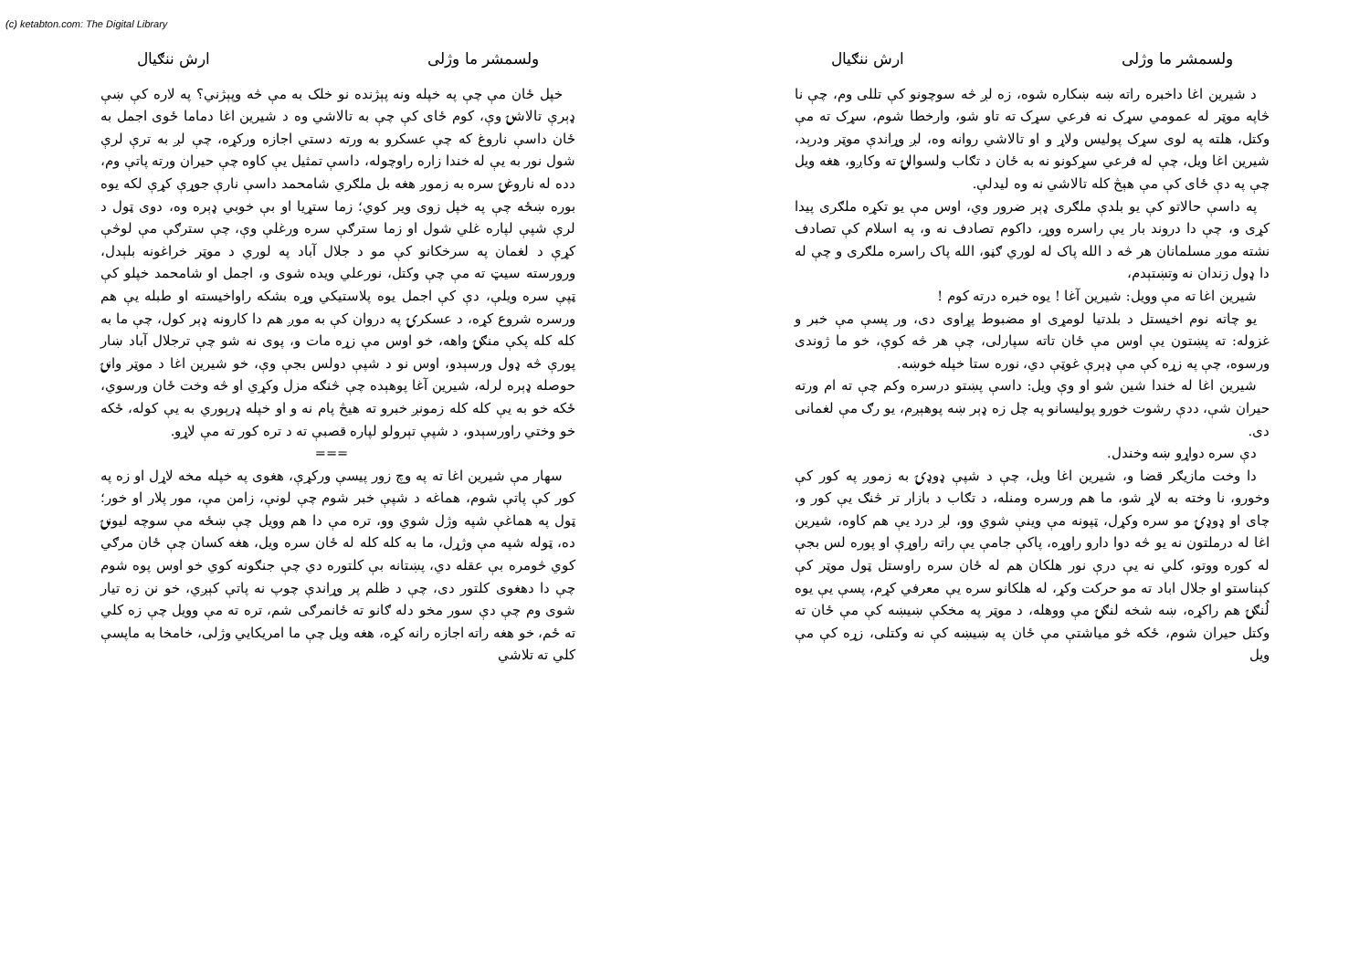(c) ketabton.com: The Digital Library
ولسمشر ما وژلی ارش ننګیال
د شیرین اغا داخبره راته ښه ښکاره شوه، زه لږ څه سوچونو کې تللی وم، چې نا څاپه موټر له عمومي سړک نه فرعي سړک ته تاو شو، وارخطا شوم، سړک ته مې وکتل، هلته په لوی سړک پولیس ولاړ و او تالاشي روانه وه، لږ وړاندې موټر ودرېد، شیرین اغا ویل، چې له فرعي سړکونو نه به ځان د تګاب ولسوالۍ ته وکاږو، هغه ویل چې په دې ځای کې مې هېڅ کله تالاشي نه وه لیدلې.
په داسې حالاتو کې یو بلدې ملګری ډېر ضرور وي، اوس مې یو تکړه ملګری پیدا کړی و، چې دا دروند بار یې راسره ووړ، داکوم تصادف نه و، په اسلام کې تصادف نشته موږ مسلمانان هر څه د الله پاک له لوري ګڼو، الله پاک راسره ملګری و چې له دا ډول زندان نه وتښتېدم،
شیرین اغا ته مې وویل: شیرین آغا ! یوه خبره درته کوم !
یو چاته نوم اخیستل د بلدتیا لومړی او مضبوط پړاوی دی، ور پسې مې خبر و غزوله: ته پښتون یې اوس مې ځان تاته سپارلی، چې هر څه کوې، خو ما ژوندی ورسوه، چې په زړه کې مې ډېرې غوټې دي، نوره ستا خپله خوښه.
شیرین اغا له خندا شین شو او وې ویل: داسې پښتو درسره وکم چې ته ام ورته حیران شې، ددې رشوت خورو پولیسانو په چل زه ډېر ښه پوهېږم، یو رګ مې لغمانی دی.
دې سره دواړو ښه وخندل.
دا وخت مازیګر قضا و، شیرین اغا ویل، چې د شپې ډوډۍ به زموږ په کور کې وخورو، نا وخته به لاړ شو، ما هم ورسره ومنله، د تګاب د بازار تر څنګ یې کور و، چای او ډوډۍ مو سره وکړل، ټپونه مې وینې شوي وو، لږ درد یې هم کاوه، شیرین اغا له درملتون نه یو څه دوا دارو راوړه، پاکې جامې یې راته راوړې او پوره لس بجې له کوره ووتو، کلي نه یې درې نور هلکان هم له ځان سره راوستل ټول موټر کې کېناستو او جلال اباد ته مو حرکت وکړ، له هلکانو سره یې معرفي کړم، پسې یې یوه لُنګۍ هم راکړه، ښه شخه لنګۍ مې ووهله، د موټر په مخکې ښیښه کې مې ځان ته وکتل حیران شوم، ځکه څو میاشتې مې ځان په ښیښه کې نه وکتلی، زړه کې مې ویل
ولسمشر ما وژلی ارش ننګیال
خپل ځان مې چې په خپله ونه پېژنده نو خلک به مې څه وپېژني؟ په لاره کې ښې ډېرې تالاشۍ وې، کوم ځای کې چې به تالاشي وه د شیرین اغا دماما ځوی اجمل به ځان داسې ناروغ که چې عسکرو به ورته دستي اجازه ورکړه، چې لږ به ترې لرې شول نور به یې له خندا زاره راوچوله، داسې تمثیل یې کاوه چې حیران ورته پاتې وم، دده له ناروغۍ سره به زموږ هغه بل ملګري شامحمد داسې نارې جوړې کړې لکه یوه بوره ښځه چې په خپل زوی ویر کوي؛ زما ستړیا او بې خوبي ډېره وه، دوی ټول د لرې شپې لپاره غلي شول او زما سترګې سره ورغلې وې، چې سترګې مې لوڅې کړې د لغمان په سرخکانو کې مو د جلال آباد په لوري د موټر خراغونه بلېدل، ورورسته سیټ ته مې چې وکتل، نورعلي ویده شوی و، اجمل او شامحمد خپلو کې ټپې سره ویلې، دې کې اجمل یوه پلاستیکي وړه بشکه راواخیسته او طبله یې هم ورسره شروع کړه، د عسکرۍ په دروان کې به موږ هم دا کارونه ډېر کول، چې ما به کله کله پکې منګۍ واهه، خو اوس مې زړه مات و، پوی نه شو چې ترجلال آباد ښار پورې څه ډول ورسېدو، اوس نو د شپې دولس بجې وې، خو شیرین اغا د موټر وانۍ حوصله ډېره لرله، شیرین آغا پوهېده چې څنګه مزل وکړي او څه وخت ځان ورسوي، ځکه خو به یې کله کله زمونږ خبرو ته هیڅ پام نه و او خپله ډرېوري به یې کوله، ځکه خو وختي راورسېدو، د شپې تېرولو لپاره قصبې ته د تره کور ته مې لاړو.
===
سهار مې شیرین اغا ته په وچ زور پیسې ورکړې، هغوی په خپله مخه لاړل او زه په کور کې پاتې شوم، هماغه د شپې خبر شوم چې لونې، زامن مې، مور پلار او خور؛ ټول په هماغې شپه وژل شوي وو، تره مې دا هم وویل چې ښځه مې سوچه لیونۍ ده، ټوله شپه مې وژړل، ما به کله کله له ځان سره ویل، هغه کسان چې ځان مرګي کوي څومره بې عقله دي، پښتانه بې کلتوره دي چې جنګونه کوي خو اوس پوه شوم چې دا دهغوی کلتور دی، چې د ظلم پر وړاندې چوپ نه پاتې کېږي، خو نن زه تیار شوی وم چې دې سور مخو دله ګانو ته ځانمرګی شم، تره ته مې وویل چې زه کلي ته ځم، خو هغه راته اجازه رانه کړه، هغه ویل چې ما امریکایي وژلی، خامخا به ماپسې کلي ته تلاشي